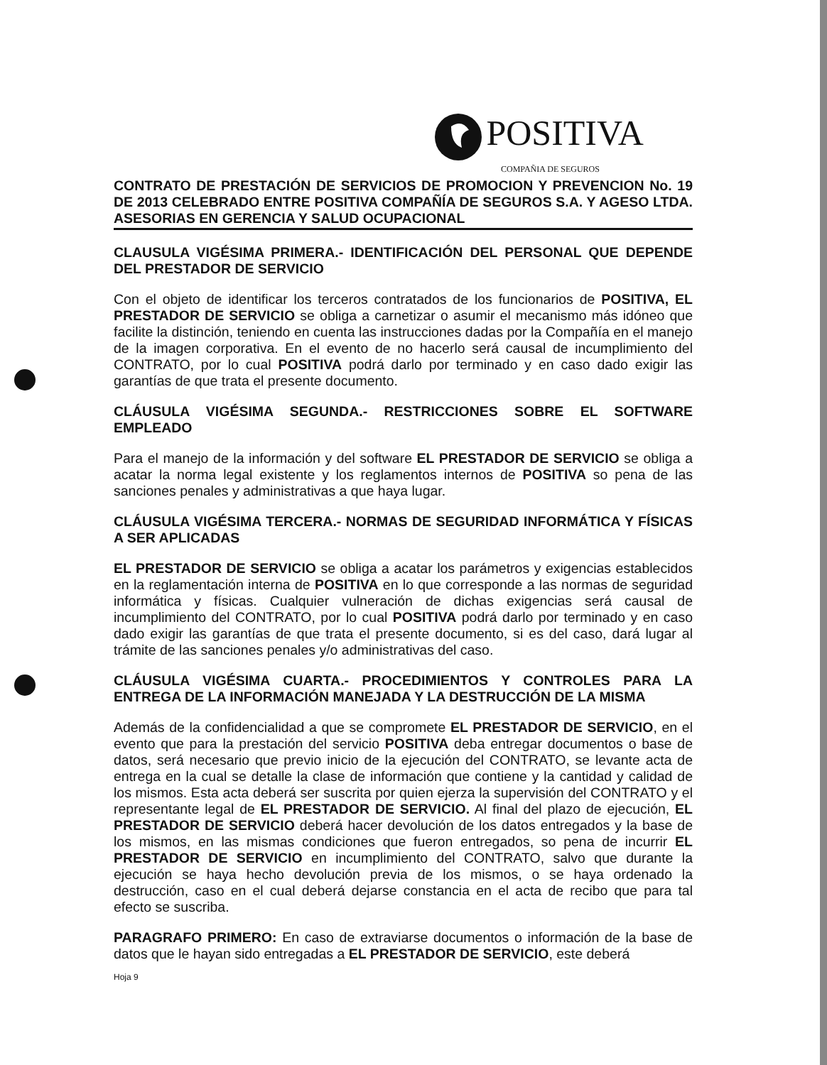POSITIVA
COMPAÑIA DE SEGUROS
CONTRATO DE PRESTACIÓN DE SERVICIOS DE PROMOCION Y PREVENCION No. 19 DE 2013 CELEBRADO ENTRE POSITIVA COMPAÑÍA DE SEGUROS S.A. Y AGESO LTDA. ASESORIAS EN GERENCIA Y SALUD OCUPACIONAL
CLAUSULA VIGÉSIMA PRIMERA.- IDENTIFICACIÓN DEL PERSONAL QUE DEPENDE DEL PRESTADOR DE SERVICIO
Con el objeto de identificar los terceros contratados de los funcionarios de POSITIVA, EL PRESTADOR DE SERVICIO se obliga a carnetizar o asumir el mecanismo más idóneo que facilite la distinción, teniendo en cuenta las instrucciones dadas por la Compañía en el manejo de la imagen corporativa. En el evento de no hacerlo será causal de incumplimiento del CONTRATO, por lo cual POSITIVA podrá darlo por terminado y en caso dado exigir las garantías de que trata el presente documento.
CLÁUSULA VIGÉSIMA SEGUNDA.- RESTRICCIONES SOBRE EL SOFTWARE EMPLEADO
Para el manejo de la información y del software EL PRESTADOR DE SERVICIO se obliga a acatar la norma legal existente y los reglamentos internos de POSITIVA so pena de las sanciones penales y administrativas a que haya lugar.
CLÁUSULA VIGÉSIMA TERCERA.- NORMAS DE SEGURIDAD INFORMÁTICA Y FÍSICAS A SER APLICADAS
EL PRESTADOR DE SERVICIO se obliga a acatar los parámetros y exigencias establecidos en la reglamentación interna de POSITIVA en lo que corresponde a las normas de seguridad informática y físicas. Cualquier vulneración de dichas exigencias será causal de incumplimiento del CONTRATO, por lo cual POSITIVA podrá darlo por terminado y en caso dado exigir las garantías de que trata el presente documento, si es del caso, dará lugar al trámite de las sanciones penales y/o administrativas del caso.
CLÁUSULA VIGÉSIMA CUARTA.- PROCEDIMIENTOS Y CONTROLES PARA LA ENTREGA DE LA INFORMACIÓN MANEJADA Y LA DESTRUCCIÓN DE LA MISMA
Además de la confidencialidad a que se compromete EL PRESTADOR DE SERVICIO, en el evento que para la prestación del servicio POSITIVA deba entregar documentos o base de datos, será necesario que previo inicio de la ejecución del CONTRATO, se levante acta de entrega en la cual se detalle la clase de información que contiene y la cantidad y calidad de los mismos. Esta acta deberá ser suscrita por quien ejerza la supervisión del CONTRATO y el representante legal de EL PRESTADOR DE SERVICIO. Al final del plazo de ejecución, EL PRESTADOR DE SERVICIO deberá hacer devolución de los datos entregados y la base de los mismos, en las mismas condiciones que fueron entregados, so pena de incurrir EL PRESTADOR DE SERVICIO en incumplimiento del CONTRATO, salvo que durante la ejecución se haya hecho devolución previa de los mismos, o se haya ordenado la destrucción, caso en el cual deberá dejarse constancia en el acta de recibo que para tal efecto se suscriba.
PARAGRAFO PRIMERO: En caso de extraviarse documentos o información de la base de datos que le hayan sido entregadas a EL PRESTADOR DE SERVICIO, este deberá
Hoja 9